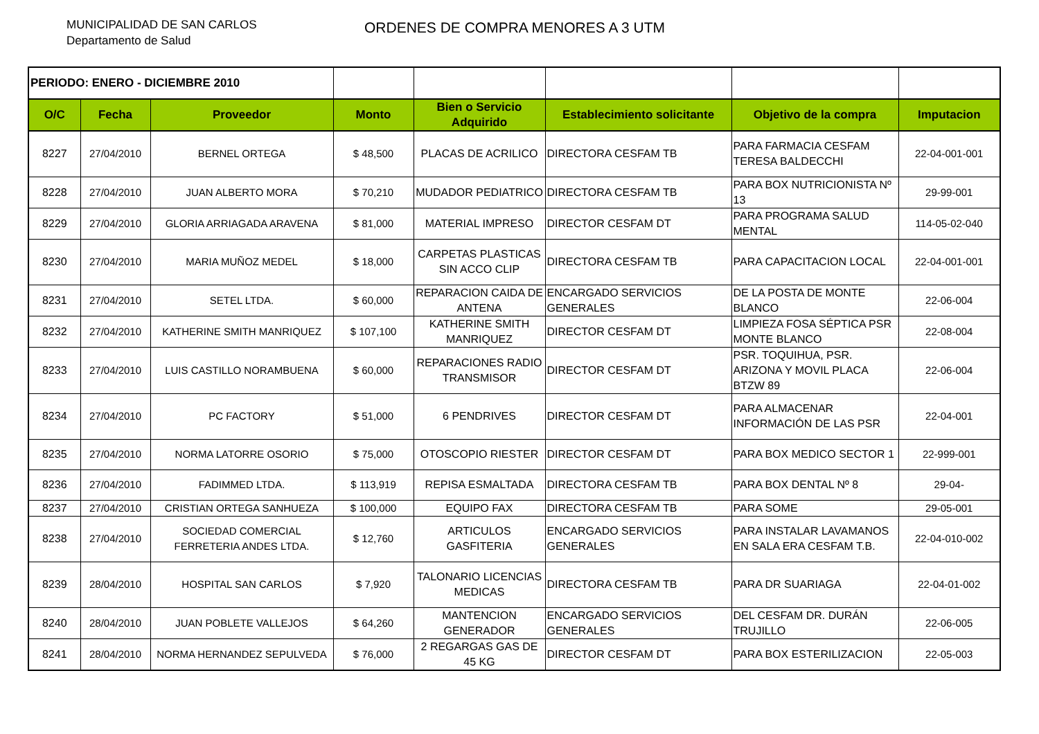MUNICIPALIDAD DE SAN CARLOS
Departamento de Salud
ORDENES DE COMPRA MENORES A 3 UTM
| PERIODO: ENERO - DICIEMBRE 2010 | | | | | | | |
| O/C | Fecha | Proveedor | Monto | Bien o Servicio Adquirido | Establecimiento solicitante | Objetivo de la compra | Imputacion |
| 8227 | 27/04/2010 | BERNEL ORTEGA | $ 48,500 | PLACAS DE ACRILICO | DIRECTORA CESFAM TB | PARA FARMACIA CESFAM TERESA BALDECCHI | 22-04-001-001 |
| 8228 | 27/04/2010 | JUAN ALBERTO MORA | $ 70,210 | MUDADOR PEDIATRICO | DIRECTORA CESFAM TB | PARA BOX NUTRICIONISTA Nº 13 | 29-99-001 |
| 8229 | 27/04/2010 | GLORIA ARRIAGADA ARAVENA | $ 81,000 | MATERIAL IMPRESO | DIRECTOR CESFAM DT | PARA PROGRAMA SALUD MENTAL | 114-05-02-040 |
| 8230 | 27/04/2010 | MARIA MUÑOZ MEDEL | $ 18,000 | CARPETAS PLASTICAS SIN ACCO CLIP | DIRECTORA CESFAM TB | PARA CAPACITACION LOCAL | 22-04-001-001 |
| 8231 | 27/04/2010 | SETEL LTDA. | $ 60,000 | REPARACION CAIDA DE ANTENA | ENCARGADO SERVICIOS GENERALES | DE LA POSTA DE MONTE BLANCO | 22-06-004 |
| 8232 | 27/04/2010 | KATHERINE SMITH MANRIQUEZ | $ 107,100 | KATHERINE SMITH MANRIQUEZ | DIRECTOR CESFAM DT | LIMPIEZA FOSA SÉPTICA PSR MONTE BLANCO | 22-08-004 |
| 8233 | 27/04/2010 | LUIS CASTILLO NORAMBUENA | $ 60,000 | REPARACIONES RADIO TRANSMISOR | DIRECTOR CESFAM DT | PSR. TOQUIHUA, PSR. ARIZONA Y MOVIL PLACA BTZW 89 | 22-06-004 |
| 8234 | 27/04/2010 | PC FACTORY | $ 51,000 | 6 PENDRIVES | DIRECTOR CESFAM DT | PARA ALMACENAR INFORMACIÓN DE LAS PSR | 22-04-001 |
| 8235 | 27/04/2010 | NORMA LATORRE OSORIO | $ 75,000 | OTOSCOPIO RIESTER | DIRECTOR CESFAM DT | PARA BOX MEDICO SECTOR 1 | 22-999-001 |
| 8236 | 27/04/2010 | FADIMMED LTDA. | $ 113,919 | REPISA ESMALTADA | DIRECTORA CESFAM TB | PARA BOX DENTAL Nº 8 | 29-04- |
| 8237 | 27/04/2010 | CRISTIAN ORTEGA SANHUEZA | $ 100,000 | EQUIPO FAX | DIRECTORA CESFAM TB | PARA SOME | 29-05-001 |
| 8238 | 27/04/2010 | SOCIEDAD COMERCIAL FERRETERIA ANDES LTDA. | $ 12,760 | ARTICULOS GASFITERIA | ENCARGADO SERVICIOS GENERALES | PARA INSTALAR LAVAMANOS EN SALA ERA CESFAM T.B. | 22-04-010-002 |
| 8239 | 28/04/2010 | HOSPITAL SAN CARLOS | $ 7,920 | TALONARIO LICENCIAS MEDICAS | DIRECTORA CESFAM TB | PARA DR SUARIAGA | 22-04-01-002 |
| 8240 | 28/04/2010 | JUAN POBLETE VALLEJOS | $ 64,260 | MANTENCION GENERADOR | ENCARGADO SERVICIOS GENERALES | DEL CESFAM DR. DURÁN TRUJILLO | 22-06-005 |
| 8241 | 28/04/2010 | NORMA HERNANDEZ SEPULVEDA | $ 76,000 | 2 REGARGAS GAS DE 45 KG | DIRECTOR CESFAM DT | PARA BOX ESTERILIZACION | 22-05-003 |